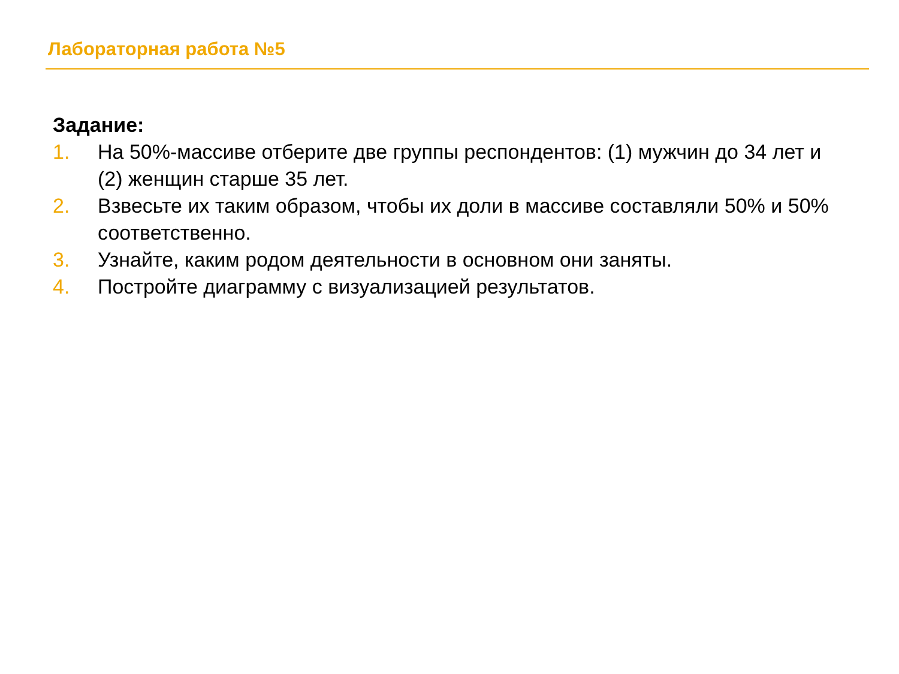Лабораторная работа №5
Задание:
1. На 50%-массиве отберите две группы респондентов: (1) мужчин до 34 лет и (2) женщин старше 35 лет.
2. Взвесьте их таким образом, чтобы их доли в массиве составляли 50% и 50% соответственно.
3. Узнайте, каким родом деятельности в основном они заняты.
4. Постройте диаграмму с визуализацией результатов.